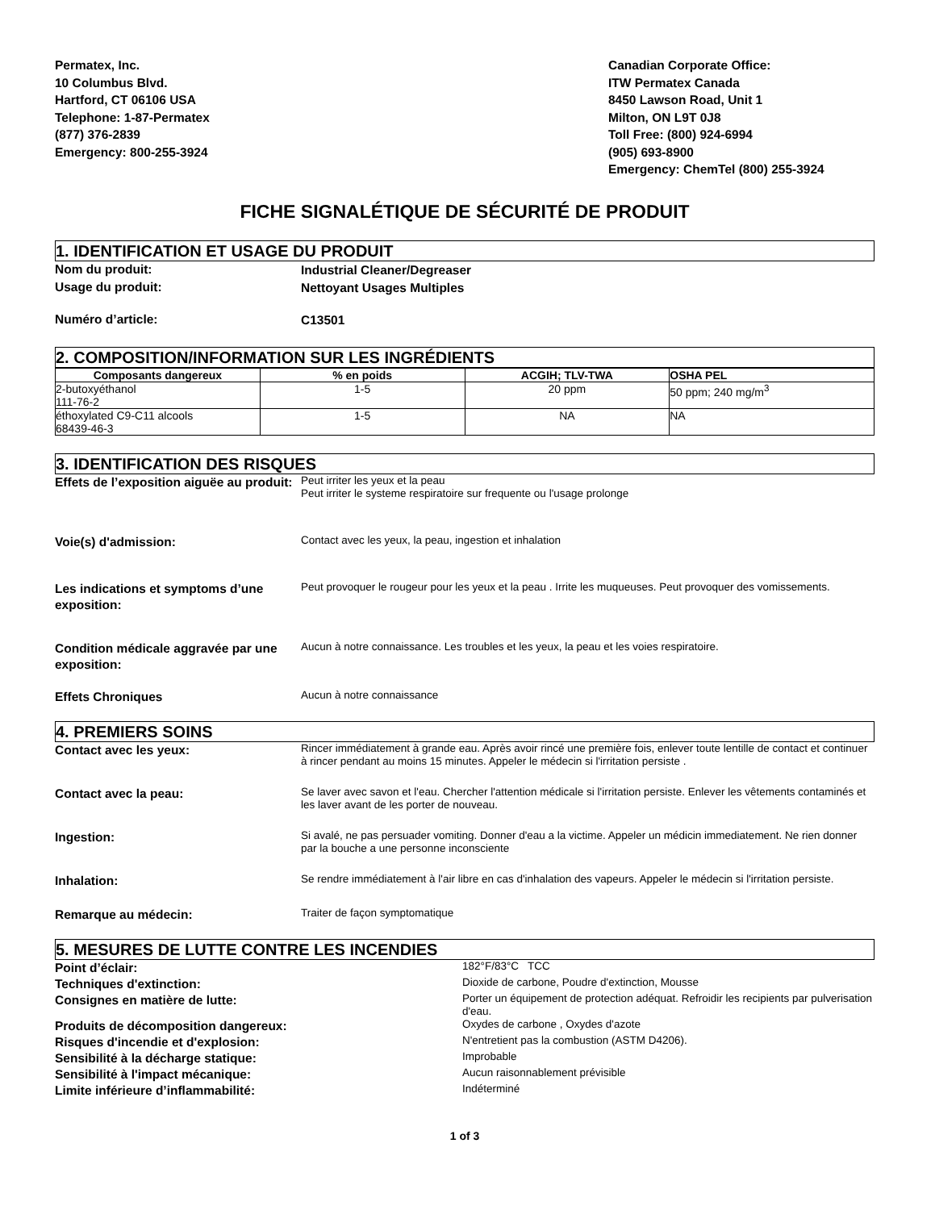Permatex, Inc.
10 Columbus Blvd.
Hartford, CT 06106 USA
Telephone: 1-87-Permatex
(877) 376-2839
Emergency: 800-255-3924
Canadian Corporate Office:
ITW Permatex Canada
8450 Lawson Road, Unit 1
Milton, ON L9T 0J8
Toll Free: (800) 924-6994
(905) 693-8900
Emergency: ChemTel (800) 255-3924
FICHE SIGNALÉTIQUE DE SÉCURITÉ DE PRODUIT
1. IDENTIFICATION ET USAGE DU PRODUIT
Nom du produit:
Industrial Cleaner/Degreaser
Usage du produit:
Nettoyant Usages Multiples
Numéro d’article:
C13501
2. COMPOSITION/INFORMATION SUR LES INGRÉDIENTS
| Composants dangereux | % en poids | ACGIH; TLV-TWA | OSHA PEL |
| --- | --- | --- | --- |
| 2-butoxyéthanol 111-76-2 | 1-5 | 20 ppm | 50 ppm; 240 mg/m<sup>3</sup> |
| éthoxylated C9-C11 alcools 68439-46-3 | 1-5 | NA | NA |
3. IDENTIFICATION DES RISQUES
Effets de l’exposition aiguëe au produit:
Peut irriter les yeux et la peau
Peut irriter le systeme respiratoire sur frequente ou l'usage prolonge
Voie(s) d'admission:
Contact avec les yeux, la peau, ingestion et inhalation
Les indications et symptoms d’une exposition:
Peut provoquer le rougeur pour les yeux et la peau . Irrite les muqueuses. Peut provoquer des vomissements.
Condition médicale aggravée par une exposition:
Aucun à notre connaissance. Les troubles et les yeux, la peau et les voies respiratoire.
Effets Chroniques
Aucun à notre connaissance
4. PREMIERS SOINS
Contact avec les yeux:
Rincer immédiatement à grande eau. Après avoir rincé une première fois, enlever toute lentille de contact et continuer à rincer pendant au moins 15 minutes. Appeler le médecin si l'irritation persiste .
Contact avec la peau:
Se laver avec savon et l'eau. Chercher l'attention médicale si l'irritation persiste. Enlever les vêtements contaminés et les laver avant de les porter de nouveau.
Ingestion:
Si avalé, ne pas persuader vomiting. Donner d'eau a la victime. Appeler un médicin immediatement. Ne rien donner par la bouche a une personne inconsciente
Inhalation:
Se rendre immédiatement à l'air libre en cas d'inhalation des vapeurs. Appeler le médecin si l'irritation persiste.
Remarque au médecin:
Traiter de façon symptomatique
5. MESURES DE LUTTE CONTRE LES INCENDIES
Point d’éclair:
182°F/83°C TCC
Techniques d'extinction:
Dioxide de carbone, Poudre d'extinction, Mousse
Consignes en matière de lutte:
Porter un équipement de protection adéquat. Refroidir les recipients par pulverisation d'eau.
Produits de décomposition dangereux:
Oxydes de carbone , Oxydes d'azote
Risques d'incendie et d'explosion:
N'entretient pas la combustion (ASTM D4206).
Sensibilité à la décharge statique:
Improbable
Sensibilité à l'impact mécanique:
Aucun raisonnablement prévisible
Limite inférieure d’inflammabilité:
Indéterminé
1 of 3